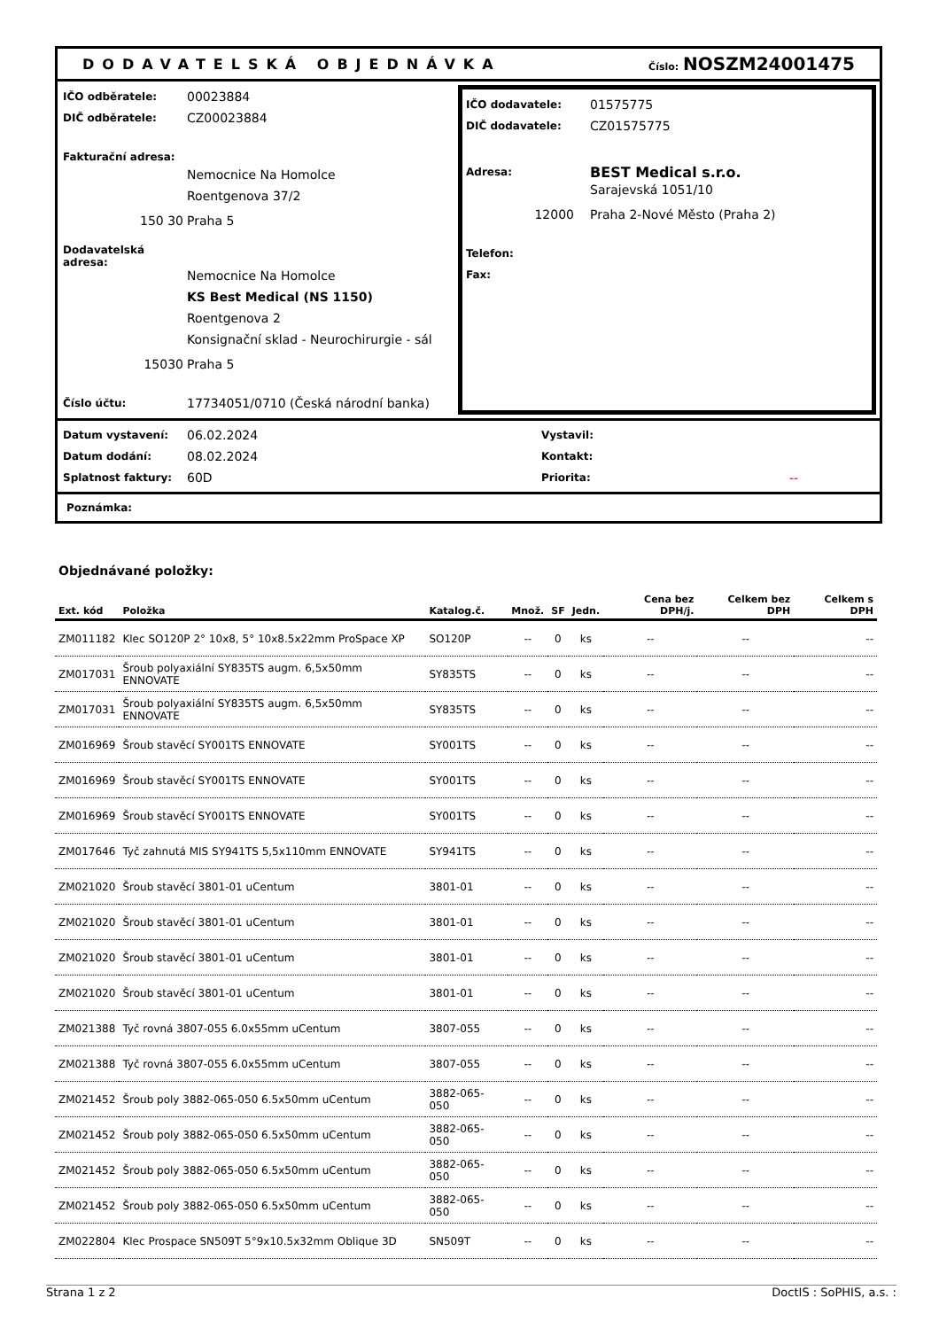DODAVATELSKÁ OBJEDNÁVKA Číslo: NOSZM24001475
IČO odběratele: 00023884
DIČ odběratele: CZ00023884
Fakturační adresa:
Nemocnice Na Homolce
Roentgenova 37/2
150 30 Praha 5
Dodavatelská adresa:
Nemocnice Na Homolce
KS Best Medical (NS 1150)
Roentgenova 2
Konsignační sklad - Neurochirurgie - sál
15030 Praha 5
Číslo účtu: 17734051/0710 (Česká národní banka)
IČO dodavatele: 01575775
DIČ dodavatele: CZ01575775
Adresa: BEST Medical s.r.o.
Sarajevská 1051/10
12000 Praha 2-Nové Město (Praha 2)
Telefon:
Fax:
Datum vystavení: 06.02.2024
Datum dodání: 08.02.2024
Splatnost faktury: 60D
Vystavil:
Kontakt:
Priorita: --
Poznámka:
Objednávané položky:
| Ext. kód | Položka | Katalog.č. | Množ. | SF | Jedn. | Cena bez DPH/j. | Celkem bez DPH | Celkem s DPH |
| --- | --- | --- | --- | --- | --- | --- | --- | --- |
| ZM011182 | Klec SO120P 2° 10x8, 5° 10x8.5x22mm ProSpace XP | SO120P | -- | 0 | ks | -- | -- | -- |
| ZM017031 | Šroub polyaxiální SY835TS augm. 6,5x50mm ENNOVATE | SY835TS | -- | 0 | ks | -- | -- | -- |
| ZM017031 | Šroub polyaxiální SY835TS augm. 6,5x50mm ENNOVATE | SY835TS | -- | 0 | ks | -- | -- | -- |
| ZM016969 | Šroub stavěcí SY001TS ENNOVATE | SY001TS | -- | 0 | ks | -- | -- | -- |
| ZM016969 | Šroub stavěcí SY001TS ENNOVATE | SY001TS | -- | 0 | ks | -- | -- | -- |
| ZM016969 | Šroub stavěcí SY001TS ENNOVATE | SY001TS | -- | 0 | ks | -- | -- | -- |
| ZM017646 | Tyč zahnutá MIS SY941TS 5,5x110mm ENNOVATE | SY941TS | -- | 0 | ks | -- | -- | -- |
| ZM021020 | Šroub stavěcí 3801-01 uCentum | 3801-01 | -- | 0 | ks | -- | -- | -- |
| ZM021020 | Šroub stavěcí 3801-01 uCentum | 3801-01 | -- | 0 | ks | -- | -- | -- |
| ZM021020 | Šroub stavěcí 3801-01 uCentum | 3801-01 | -- | 0 | ks | -- | -- | -- |
| ZM021020 | Šroub stavěcí 3801-01 uCentum | 3801-01 | -- | 0 | ks | -- | -- | -- |
| ZM021388 | Tyč rovná 3807-055 6.0x55mm uCentum | 3807-055 | -- | 0 | ks | -- | -- | -- |
| ZM021388 | Tyč rovná 3807-055 6.0x55mm uCentum | 3807-055 | -- | 0 | ks | -- | -- | -- |
| ZM021452 | Šroub poly 3882-065-050 6.5x50mm uCentum | 3882-065-050 | -- | 0 | ks | -- | -- | -- |
| ZM021452 | Šroub poly 3882-065-050 6.5x50mm uCentum | 3882-065-050 | -- | 0 | ks | -- | -- | -- |
| ZM021452 | Šroub poly 3882-065-050 6.5x50mm uCentum | 3882-065-050 | -- | 0 | ks | -- | -- | -- |
| ZM021452 | Šroub poly 3882-065-050 6.5x50mm uCentum | 3882-065-050 | -- | 0 | ks | -- | -- | -- |
| ZM022804 | Klec Prospace SN509T 5°9x10.5x32mm Oblique 3D | SN509T | -- | 0 | ks | -- | -- | -- |
Strana 1 z 2 DoctIS : SoPHIS, a.s. :